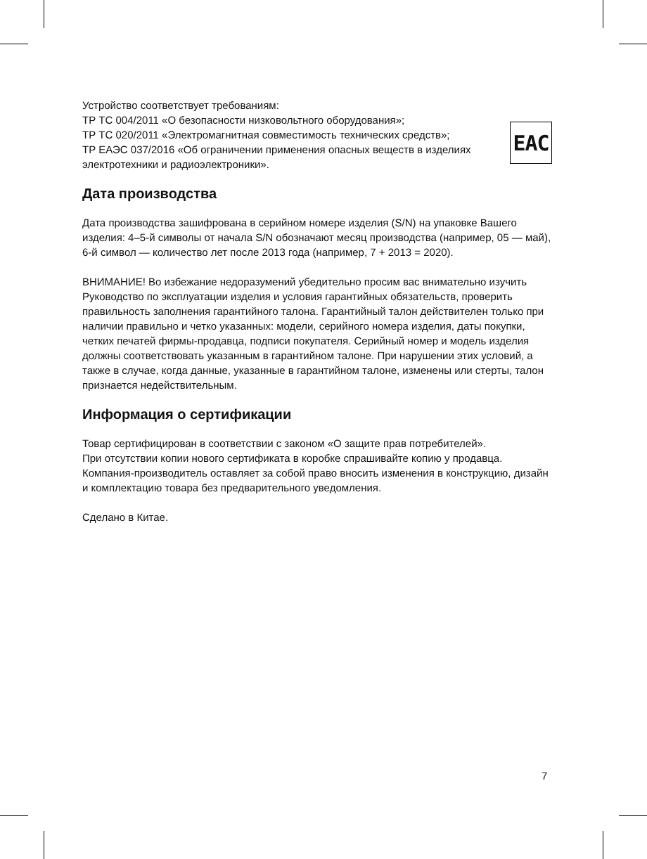EAC
Устройство соответствует требованиям:
ТР ТС 004/2011 «О безопасности низковольтного оборудования»;
ТР ТС 020/2011 «Электромагнитная совместимость технических средств»;
ТР ЕАЭС 037/2016 «Об ограничении применения опасных веществ в изделиях электротехники и радиоэлектроники».
Дата производства
Дата производства зашифрована в серийном номере изделия (S/N) на упаковке Вашего изделия: 4–5-й символы от начала S/N обозначают месяц производства (например, 05 — май), 6-й символ — количество лет после 2013 года (например, 7 + 2013 = 2020).
ВНИМАНИЕ! Во избежание недоразумений убедительно просим вас внимательно изучить Руководство по эксплуатации изделия и условия гарантийных обязательств, проверить правильность заполнения гарантийного талона. Гарантийный талон действителен только при наличии правильно и четко указанных: модели, серийного номера изделия, даты покупки, четких печатей фирмы-продавца, подписи покупателя. Серийный номер и модель изделия должны соответствовать указанным в гарантийном талоне. При нарушении этих условий, а также в случае, когда данные, указанные в гарантийном талоне, изменены или стерты, талон признается недействительным.
Информация о сертификации
Товар сертифицирован в соответствии с законом «О защите прав потребителей».
При отсутствии копии нового сертификата в коробке спрашивайте копию у продавца.
Компания-производитель оставляет за собой право вносить изменения в конструкцию, дизайн и комплектацию товара без предварительного уведомления.
Сделано в Китае.
7